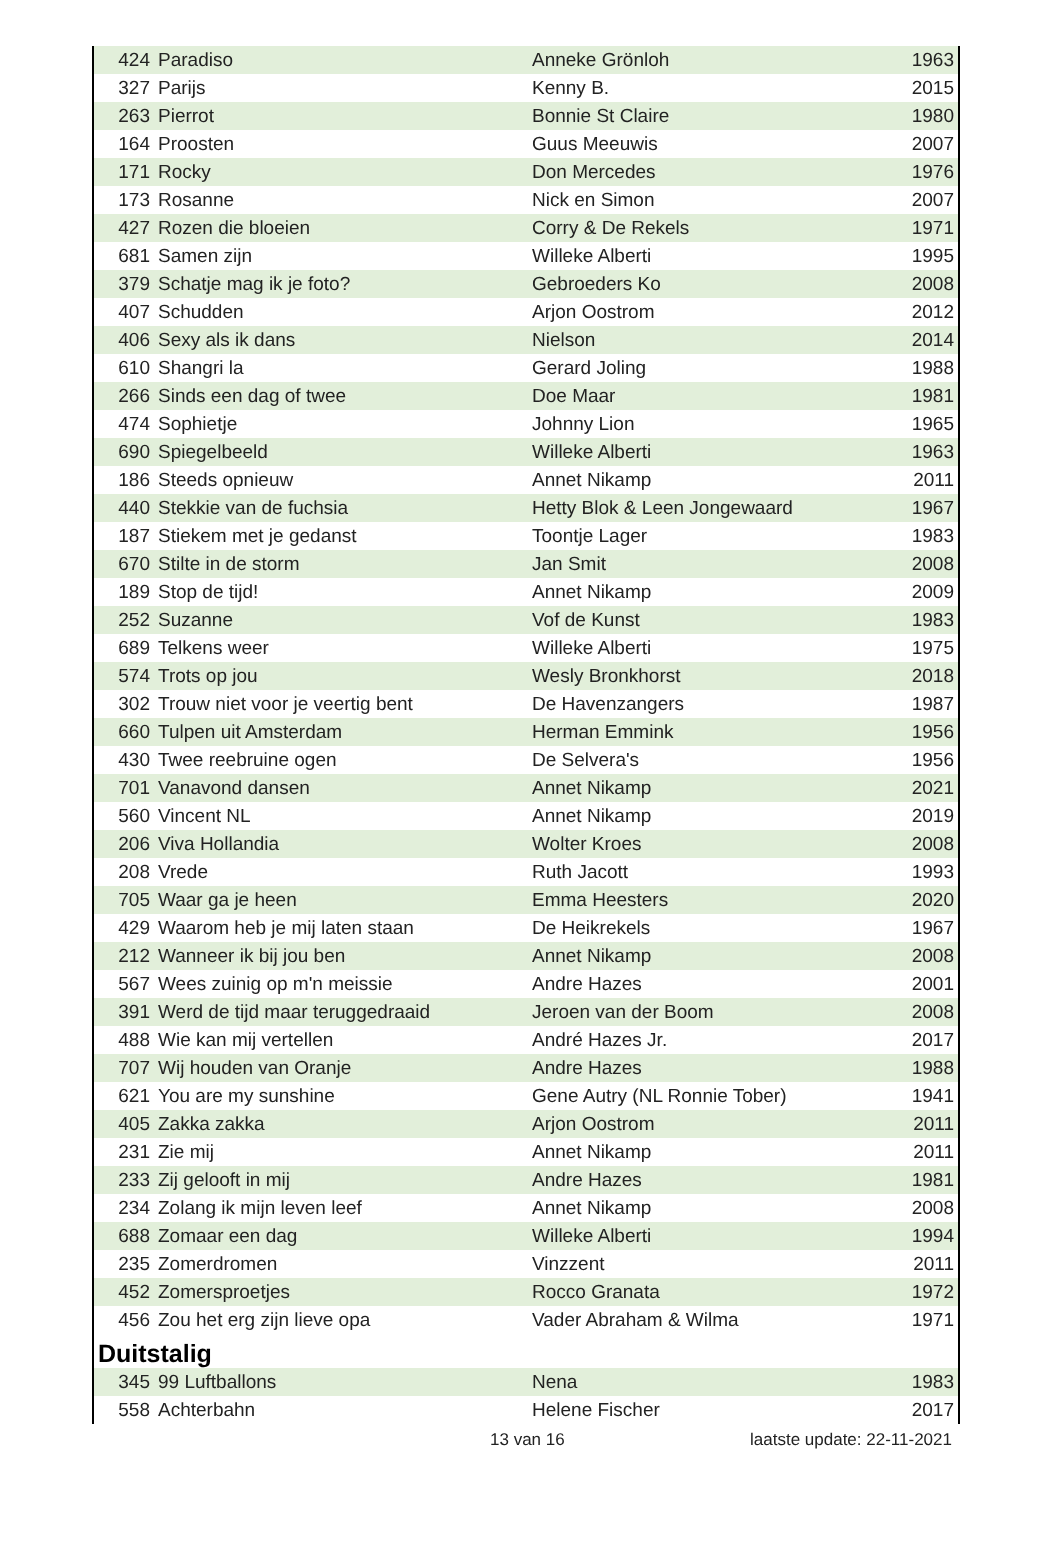| 424 | Paradiso | Anneke Grönloh | 1963 |
| 327 | Parijs | Kenny B. | 2015 |
| 263 | Pierrot | Bonnie St Claire | 1980 |
| 164 | Proosten | Guus Meeuwis | 2007 |
| 171 | Rocky | Don Mercedes | 1976 |
| 173 | Rosanne | Nick en Simon | 2007 |
| 427 | Rozen die bloeien | Corry & De Rekels | 1971 |
| 681 | Samen zijn | Willeke Alberti | 1995 |
| 379 | Schatje mag ik je foto? | Gebroeders Ko | 2008 |
| 407 | Schudden | Arjon Oostrom | 2012 |
| 406 | Sexy als ik dans | Nielson | 2014 |
| 610 | Shangri la | Gerard Joling | 1988 |
| 266 | Sinds een dag of twee | Doe Maar | 1981 |
| 474 | Sophietje | Johnny Lion | 1965 |
| 690 | Spiegelbeeld | Willeke Alberti | 1963 |
| 186 | Steeds opnieuw | Annet Nikamp | 2011 |
| 440 | Stekkie van de fuchsia | Hetty Blok & Leen Jongewaard | 1967 |
| 187 | Stiekem met je gedanst | Toontje Lager | 1983 |
| 670 | Stilte in de storm | Jan Smit | 2008 |
| 189 | Stop de tijd! | Annet Nikamp | 2009 |
| 252 | Suzanne | Vof de Kunst | 1983 |
| 689 | Telkens weer | Willeke Alberti | 1975 |
| 574 | Trots op jou | Wesly Bronkhorst | 2018 |
| 302 | Trouw niet voor je veertig bent | De Havenzangers | 1987 |
| 660 | Tulpen uit Amsterdam | Herman Emmink | 1956 |
| 430 | Twee reebruine ogen | De Selvera's | 1956 |
| 701 | Vanavond dansen | Annet Nikamp | 2021 |
| 560 | Vincent NL | Annet Nikamp | 2019 |
| 206 | Viva Hollandia | Wolter Kroes | 2008 |
| 208 | Vrede | Ruth Jacott | 1993 |
| 705 | Waar ga je heen | Emma Heesters | 2020 |
| 429 | Waarom heb je mij laten staan | De Heikrekels | 1967 |
| 212 | Wanneer ik bij jou ben | Annet Nikamp | 2008 |
| 567 | Wees zuinig op m'n meissie | Andre Hazes | 2001 |
| 391 | Werd de tijd maar teruggedraaid | Jeroen van der Boom | 2008 |
| 488 | Wie kan mij vertellen | André Hazes Jr. | 2017 |
| 707 | Wij houden van Oranje | Andre Hazes | 1988 |
| 621 | You are my sunshine | Gene Autry (NL Ronnie Tober) | 1941 |
| 405 | Zakka zakka | Arjon Oostrom | 2011 |
| 231 | Zie mij | Annet Nikamp | 2011 |
| 233 | Zij gelooft in mij | Andre Hazes | 1981 |
| 234 | Zolang ik mijn leven leef | Annet Nikamp | 2008 |
| 688 | Zomaar een dag | Willeke Alberti | 1994 |
| 235 | Zomerdromen | Vinzzent | 2011 |
| 452 | Zomersproetjes | Rocco Granata | 1972 |
| 456 | Zou het erg zijn lieve opa | Vader Abraham & Wilma | 1971 |
Duitstalig
| 345 | 99 Luftballons | Nena | 1983 |
| 558 | Achterbahn | Helene Fischer | 2017 |
13 van 16 laatste update: 22-11-2021